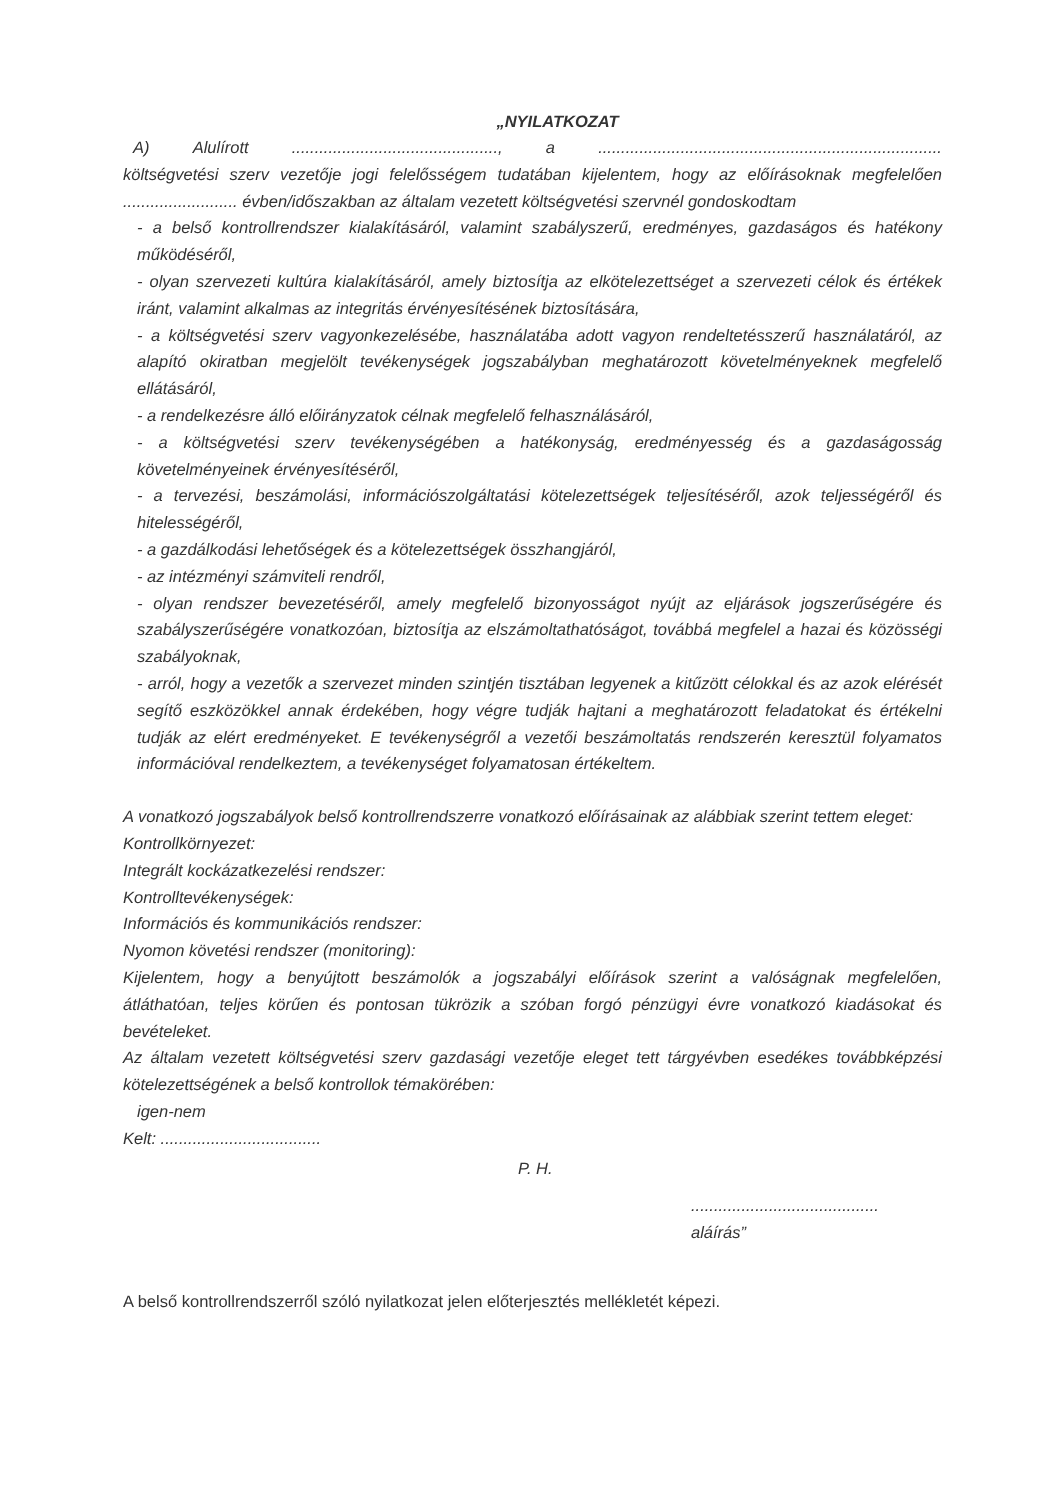„NYILATKOZAT
A) Alulírott............................................., a...........................................................................
költségvetési szerv vezetője jogi felelősségem tudatában kijelentem, hogy az előírásoknak megfelelően ......................... évben/időszakban az általam vezetett költségvetési szervnél gondoskodtam
- a belső kontrollrendszer kialakításáról, valamint szabályszerű, eredményes, gazdaságos és hatékony működéséről,
- olyan szervezeti kultúra kialakításáról, amely biztosítja az elkötelezettséget a szervezeti célok és értékek iránt, valamint alkalmas az integritás érvényesítésének biztosítására,
- a költségvetési szerv vagyonkezelésébe, használatába adott vagyon rendeltetésszerű használatáról, az alapító okiratban megjelölt tevékenységek jogszabályban meghatározott követelményeknek megfelelő ellátásáról,
- a rendelkezésre álló előirányzatok célnak megfelelő felhasználásáról,
- a költségvetési szerv tevékenységében a hatékonyság, eredményesség és a gazdaságosság követelményeinek érvényesítéséről,
- a tervezési, beszámolási, információszolgáltatási kötelezettségek teljesítéséről, azok teljességéről és hitelességéről,
- a gazdálkodási lehetőségek és a kötelezettségek összhangjáról,
- az intézményi számviteli rendről,
- olyan rendszer bevezetéséről, amely megfelelő bizonyosságot nyújt az eljárások jogszerűségére és szabályszerűségére vonatkozóan, biztosítja az elszámoltathatóságot, továbbá megfelel a hazai és közösségi szabályoknak,
- arról, hogy a vezetők a szervezet minden szintjén tisztában legyenek a kitűzött célokkal és az azok elérését segítő eszközökkel annak érdekében, hogy végre tudják hajtani a meghatározott feladatokat és értékelni tudják az elért eredményeket. E tevékenységről a vezetői beszámoltatás rendszerén keresztül folyamatos információval rendelkeztem, a tevékenységet folyamatosan értékeltem.
A vonatkozó jogszabályok belső kontrollrendszerre vonatkozó előírásainak az alábbiak szerint tettem eleget:
Kontrollkörnyezet:
Integrált kockázatkezelési rendszer:
Kontrolltevékenységek:
Információs és kommunikációs rendszer:
Nyomon követési rendszer (monitoring):
Kijelentem, hogy a benyújtott beszámolók a jogszabályi előírások szerint a valóságnak megfelelően, átláthatóan, teljes körűen és pontosan tükrözik a szóban forgó pénzügyi évre vonatkozó kiadásokat és bevételeket.
Az általam vezetett költségvetési szerv gazdasági vezetője eleget tett tárgyévben esedékes továbbképzési kötelezettségének a belső kontrollok témakörében:
igen-nem
Kelt: ...................................
P. H.
.........................................
aláírás”
A belső kontrollrendszerről szóló nyilatkozat jelen előterjesztés mellékletét képezi.